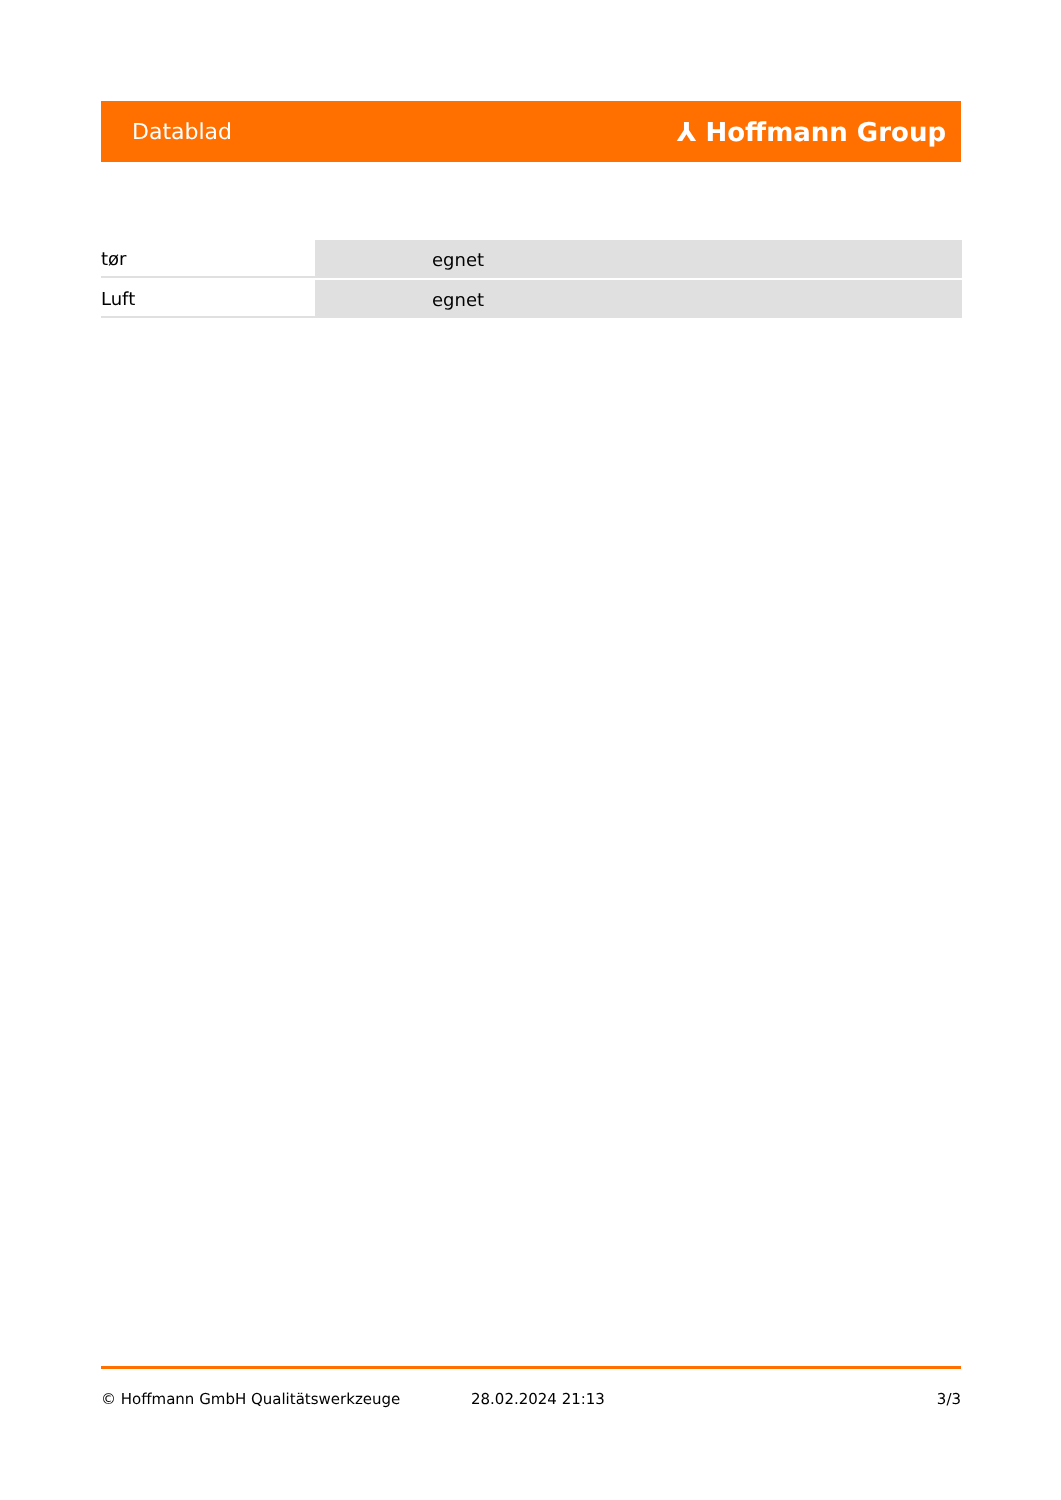Datablad ⅄ Hoffmann Group
| tør | egnet |
| Luft | egnet |
© Hoffmann GmbH Qualitätswerkzeuge 28.02.2024 21:13 3/3